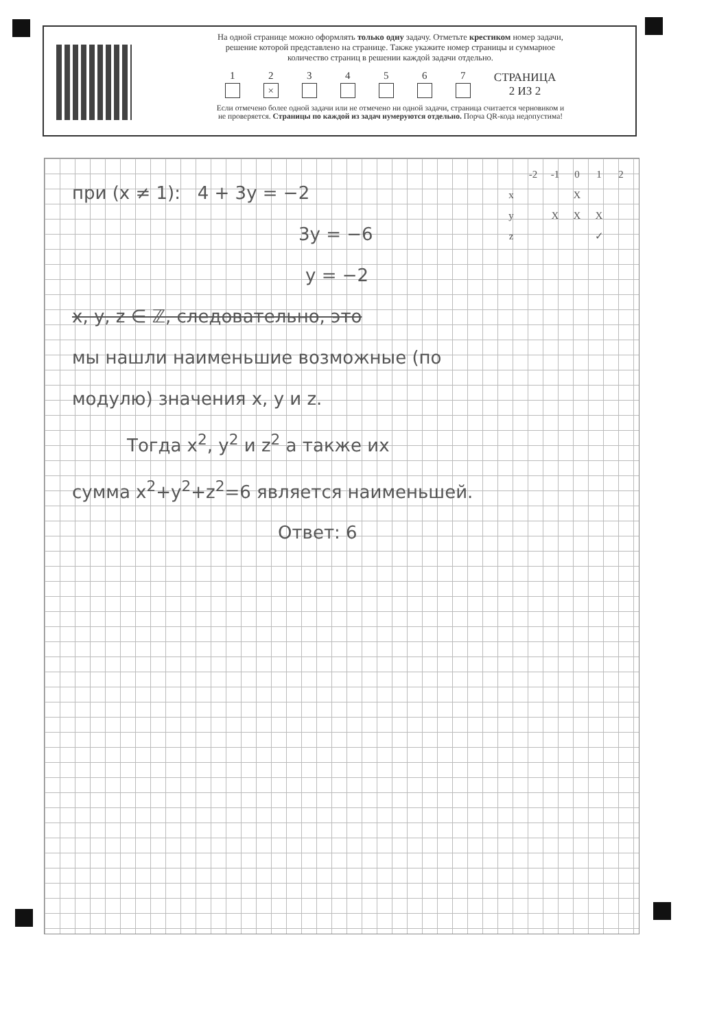На одной странице можно оформлять только одну задачу. Отметьте крестиком номер задачи,
решение которой представлено на странице. Также укажите номер страницы и суммарное
количество страниц в решении каждой задачи отдельно.
1
2
×
3
4
5
6
7
СТРАНИЦА
2 ИЗ 2
Если отмечено более одной задачи или не отмечено ни одной задачи, страница считается черновиком и
не проверяется. Страницы по каждой из задач нумеруются отдельно. Порча QR-кода недопустима!
| | -2 | -1 | 0 | 1 | 2 |
| --- | --- | --- | --- | --- | --- |
| x | | | X | | |
| y | | X | X | X | |
| z | | | | ✓ | |
при (x ≠ 1): 4 + 3y = −2
3y = −6
y = −2
x, y, z ∈ ℤ, следовательно, это
мы нашли наименьшие возможные (по
модулю) значения x, y и z.
Тогда x<sup>2</sup>, y<sup>2</sup> и z<sup>2</sup> а также их
сумма x<sup>2</sup>+y<sup>2</sup>+z<sup>2</sup>=6 является наименьшей.
Ответ: 6